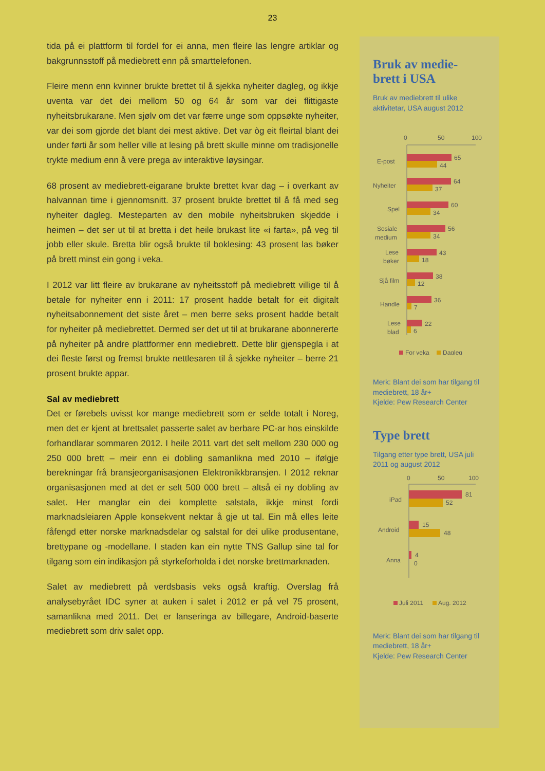23
tida på ei plattform til fordel for ei anna, men fleire las lengre artiklar og bakgrunnsstoff på mediebrett enn på smarttelefonen.
Fleire menn enn kvinner brukte brettet til å sjekka nyheiter dagleg, og ikkje uventa var det dei mellom 50 og 64 år som var dei flittigaste nyheitsbrukarane. Men sjølv om det var færre unge som oppsøkte nyheiter, var dei som gjorde det blant dei mest aktive. Det var òg eit fleirtal blant dei under førti år som heller ville at lesing på brett skulle minne om tradisjonelle trykte medium enn å vere prega av interaktive løysingar.
68 prosent av mediebrett-eigarane brukte brettet kvar dag – i overkant av halvannan time i gjennomsnitt. 37 prosent brukte brettet til å få med seg nyheiter dagleg. Mesteparten av den mobile nyheitsbruken skjedde i heimen – det ser ut til at bretta i det heile brukast lite «i farta», på veg til jobb eller skule. Bretta blir også brukte til boklesing: 43 prosent las bøker på brett minst ein gong i veka.
I 2012 var litt fleire av brukarane av nyheitsstoff på mediebrett villige til å betale for nyheiter enn i 2011: 17 prosent hadde betalt for eit digitalt nyheitsabonnement det siste året – men berre seks prosent hadde betalt for nyheiter på mediebrettet. Dermed ser det ut til at brukarane abonnererte på nyheiter på andre plattformer enn mediebrett. Dette blir gjenspegla i at dei fleste først og fremst brukte nettlesaren til å sjekke nyheiter – berre 21 prosent brukte appar.
Sal av mediebrett
Det er førebels uvisst kor mange mediebrett som er selde totalt i Noreg, men det er kjent at brettsalet passerte salet av berbare PC-ar hos einskilde forhandlarar sommaren 2012. I heile 2011 vart det selt mellom 230 000 og 250 000 brett – meir enn ei dobling samanlikna med 2010 – ifølgje berekningar frå bransjeorganisasjonen Elektronikkbransjen. I 2012 reknar organisasjonen med at det er selt 500 000 brett – altså ei ny dobling av salet. Her manglar ein dei komplette salstala, ikkje minst fordi marknadsleiaren Apple konsekvent nektar å gje ut tal. Ein må elles leite fåfengd etter norske marknadsdelar og salstal for dei ulike produsentane, brettypane og -modellane. I staden kan ein nytte TNS Gallup sine tal for tilgang som ein indikasjon på styrkeforholda i det norske brettmarknaden.
Salet av mediebrett på verdsbasis veks også kraftig. Overslag frå analysebyrået IDC syner at auken i salet i 2012 er på vel 75 prosent, samanlikna med 2011. Det er lanseringa av billegare, Android-baserte mediebrett som driv salet opp.
Bruk av medie-
brett i USA
Bruk av mediebrett til ulike aktivitetar, USA august 2012
0
50
100
E-post
65
44
Nyheiter
64
37
Spel
60
34
Sosiale
medium
56
34
Lese
bøker
43
18
Sjå film
38
12
Handle
36
7
Lese
blad
22
6
For veka
Dagleg
Merk: Blant dei som har tilgang til mediebrett, 18 år+
Kjelde: Pew Research Center
Type brett
Tilgang etter type brett, USA juli 2011 og august 2012
0
50
100
iPad
81
52
Android
15
48
Anna
4
0
Juli 2011
Aug. 2012
Merk: Blant dei som har tilgang til mediebrett, 18 år+
Kjelde: Pew Research Center